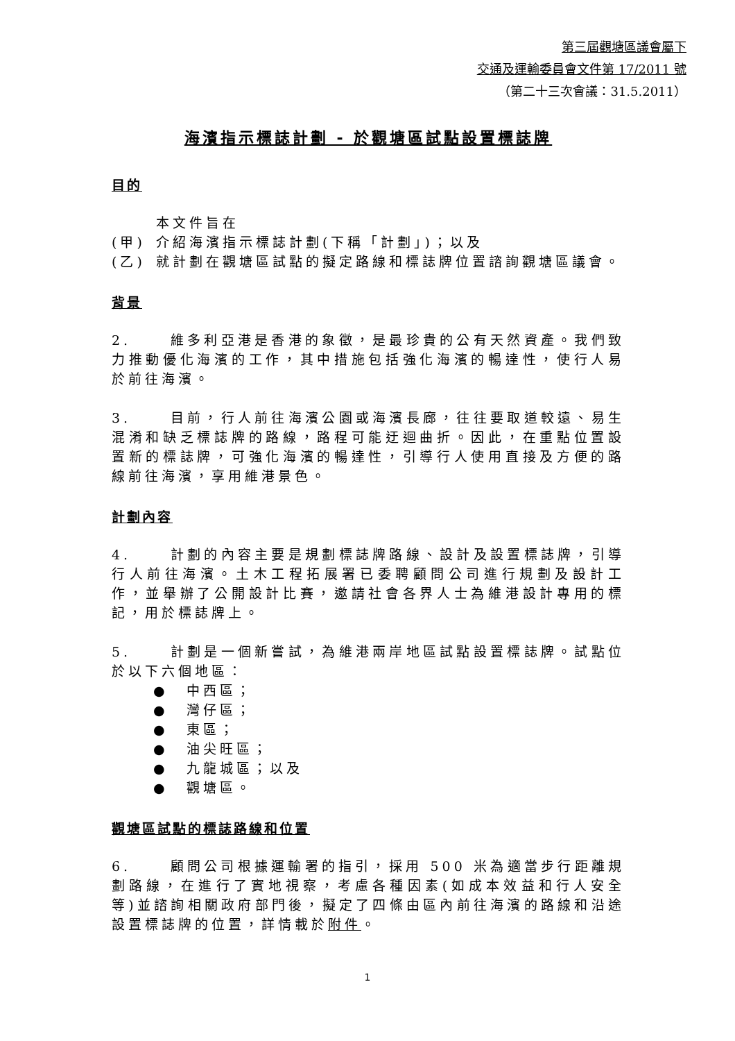第三屆觀塘區議會屬下
交通及運輸委員會文件第 17/2011 號
（第二十三次會議：31.5.2011）
海濱指示標誌計劃 - 於觀塘區試點設置標誌牌
目的
本文件旨在
(甲) 介紹海濱指示標誌計劃(下稱「計劃」)；以及
(乙) 就計劃在觀塘區試點的擬定路線和標誌牌位置諮詢觀塘區議會。
背景
2. 維多利亞港是香港的象徵，是最珍貴的公有天然資產。我們致力推動優化海濱的工作，其中措施包括強化海濱的暢達性，使行人易於前往海濱。
3. 目前，行人前往海濱公園或海濱長廊，往往要取道較遠、易生混淆和缺乏標誌牌的路線，路程可能迂迴曲折。因此，在重點位置設置新的標誌牌，可強化海濱的暢達性，引導行人使用直接及方便的路線前往海濱，享用維港景色。
計劃內容
4. 計劃的內容主要是規劃標誌牌路線、設計及設置標誌牌，引導行人前往海濱。土木工程拓展署已委聘顧問公司進行規劃及設計工作，並舉辦了公開設計比賽，邀請社會各界人士為維港設計專用的標記，用於標誌牌上。
5. 計劃是一個新嘗試，為維港兩岸地區試點設置標誌牌。試點位於以下六個地區：
● 中西區；
● 灣仔區；
● 東區；
● 油尖旺區；
● 九龍城區；以及
● 觀塘區。
觀塘區試點的標誌路線和位置
6. 顧問公司根據運輸署的指引，採用 500 米為適當步行距離規劃路線，在進行了實地視察，考慮各種因素(如成本效益和行人安全等)並諮詢相關政府部門後，擬定了四條由區內前往海濱的路線和沿途設置標誌牌的位置，詳情載於附件。
1